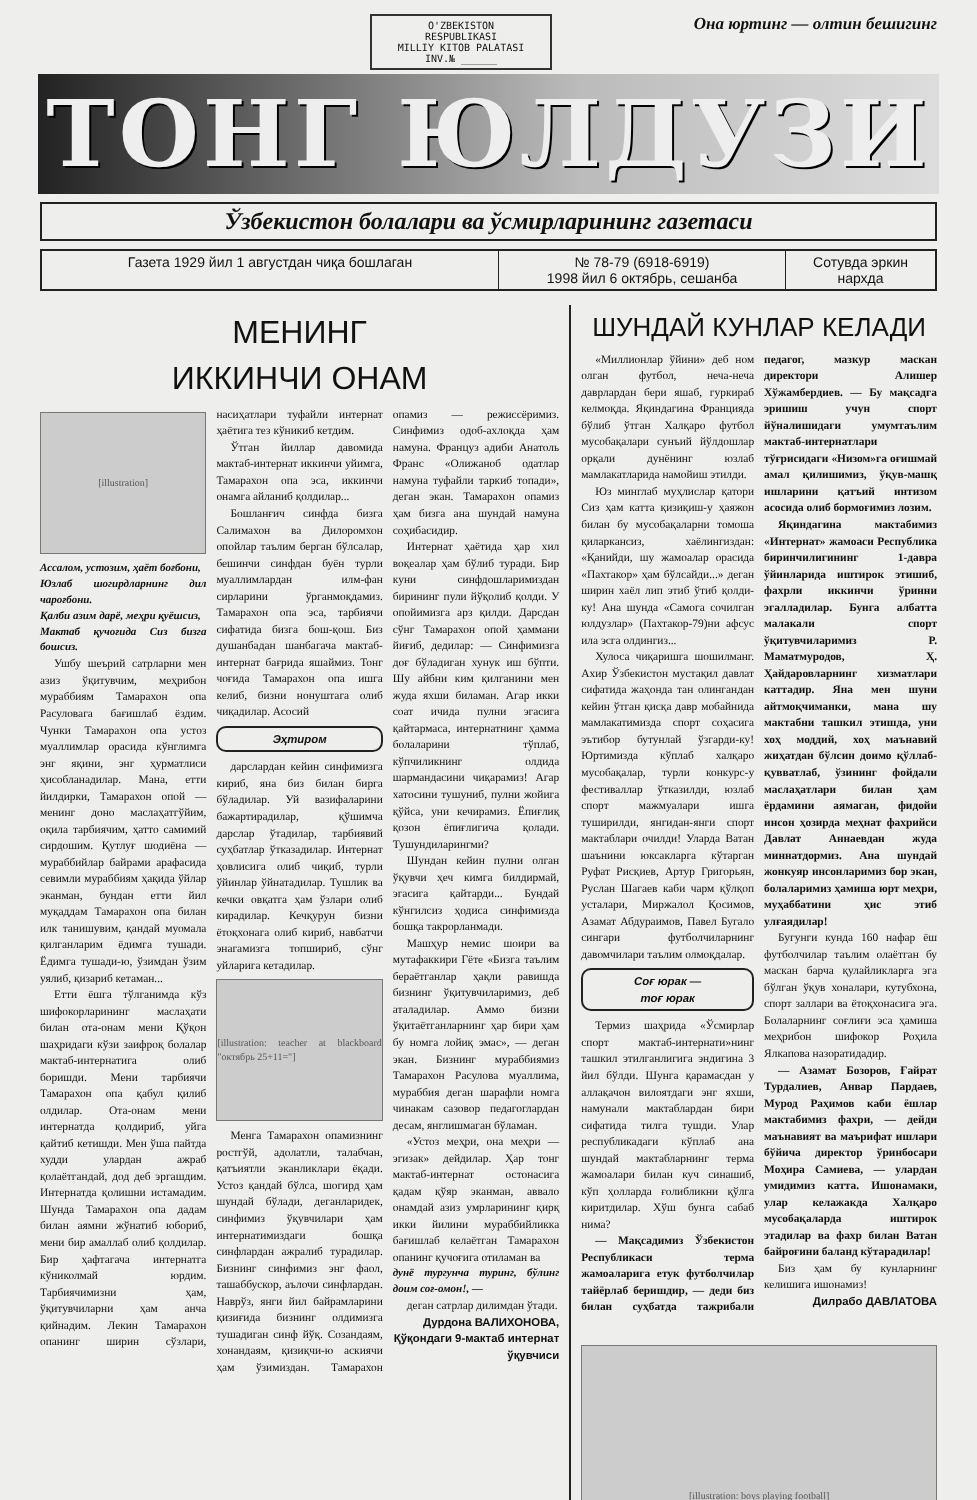O'ZBEKISTON
RESPUBLIKASI
MILLIY KITOB PALATASI
INV.№ ______
Она юртинг — олтин бешигинг
ТОНГ ЮЛДУЗИ
Ўзбекистон болалари ва ўсмирларининг газетаси
Газета 1929 йил 1 августдан чиқа бошлаган № 78-79 (6918-6919)
1998 йил 6 октябрь, сешанба
Сотувда эркин нархда
МЕНИНГ
ИККИНЧИ ОНАМ
[illustration]
Ассалом, устозим, ҳаёт боғбони,
Юзлаб шогирдларнинг дил чароғбони.
Қалби азим дарё, меҳри қуёшсиз,
Мактаб қучоғида Сиз бизга бошсиз.
Ушбу шеърий сатрларни мен азиз ўқитувчим, меҳрибон мураббиям Тамарахон опа Расуловага бағишлаб ёздим. Чунки Тамарахон опа устоз муаллимлар орасида кўнглимга энг яқини, энг ҳурматлиси ҳисобланадилар. Мана, етти йилдирки, Тамарахон опой — менинг доно маслаҳатгўйим, оқила тарбиячим, ҳатто самимий сирдошим. Қутлуғ шодиёна — мураббийлар байрами арафасида севимли мураббиям ҳақида ўйлар эканман, бундан етти йил муқаддам Тамарахон опа билан илк танишувим, қандай муомала қилганларим ёдимга тушади. Ёдимга тушади-ю, ўзимдан ўзим уялиб, қизариб кетаман...
Етти ёшга тўлганимда кўз шифокорларининг маслаҳати билан ота-онам мени Қўқон шаҳридаги кўзи заифроқ болалар мактаб-интернатига олиб боришди. Мени тарбиячи Тамарахон опа қабул қилиб олдилар. Ота-онам мени интернатда қолдириб, уйга қайтиб кетишди. Мен ўша пайтда худди улардан ажраб қолаётгандай, дод деб эргашдим. Интернатда қолишни истамадим. Шунда Тамарахон опа дадам билан аямни жўнатиб юбориб, мени бир амаллаб олиб қолдилар. Бир ҳафтагача интернатга кўниколмай юрдим. Тарбиячимизни ҳам, ўқитувчиларни ҳам анча қийнадим. Лекин Тамарахон опанинг ширин сўзлари, насиҳатлари туфайли интернат ҳаётига тез кўникиб кетдим.
Ўтган йиллар давомида мактаб-интернат иккинчи уйимга, Тамарахон опа эса, иккинчи онамга айланиб қолдилар...
Бошланғич синфда бизга Салимахон ва Дилоромхон опойлар таълим берган бўлсалар, бешинчи синфдан буён турли муаллимлардан илм-фан сирларини ўрганмоқдамиз. Тамарахон опа эса, тарбиячи сифатида бизга бош-қош. Биз душанбадан шанбагача мактаб-интернат бағрида яшаймиз. Тонг чоғида Тамарахон опа ишга келиб, бизни нонуштага олиб чиқадилар. Асосий
Эҳтиром
дарслардан кейин синфимизга кириб, яна биз билан бирга бўладилар. Уй вазифаларини бажартирадилар, қўшимча дарслар ўтадилар, тарбиявий суҳбатлар ўтказадилар. Интернат ҳовлисига олиб чиқиб, турли ўйинлар ўйнатадилар. Тушлик ва кечки овқатга ҳам ўзлари олиб кирадилар. Кечқурун бизни ётоқхонага олиб кириб, навбатчи энагамизга топшириб, сўнг уйларига кетадилар.
[illustration: teacher at blackboard "октябрь 25+11="]
Менга Тамарахон опамизнинг ростгўй, адолатли, талабчан, қатъиятли эканликлари ёқади. Устоз қандай бўлса, шогирд ҳам шундай бўлади, деганларидек, синфимиз ўқувчилари ҳам интернатимиздаги бошқа синфлардан ажралиб турадилар. Бизнинг синфимиз энг фаол, ташаббускор, аълочи синфлардан. Наврўз, янги йил байрамларини қизиғида бизнинг олдимизга тушадиган синф йўқ. Созандаям, хонандаям, қизиқчи-ю аскиячи ҳам ўзимиздан. Тамарахон опамиз — режиссёримиз. Синфимиз одоб-ахлоқда ҳам намуна. Француз адиби Анатоль Франс «Олижаноб одатлар намуна туфайли таркиб топади», деган экан. Тамарахон опамиз ҳам бизга ана шундай намуна соҳибасидир.
Интернат ҳаётида ҳар хил воқеалар ҳам бўлиб туради. Бир куни синфдошларимиздан бирининг пули йўқолиб қолди. У опойимизга арз қилди. Дарсдан сўнг Тамарахон опой ҳаммани йиғиб, дедилар: — Синфимизга доғ бўладиган хунук иш бўпти. Шу айбни ким қилганини мен жуда яхши биламан. Агар икки соат ичида пулни эгасига қайтармаса, интернатнинг ҳамма болаларини тўплаб, кўпчиликнинг олдида шармандасини чиқарамиз! Агар хатосини тушуниб, пулни жойига қўйса, уни кечирамиз. Ёпиғлиқ қозон ёпиғлигича қолади. Тушундиларингми?
Шундан кейин пулни олган ўқувчи ҳеч кимга билдирмай, эгасига қайтарди... Бундай кўнгилсиз ҳодиса синфимизда бошқа такрорланмади.
Машҳур немис шоири ва мутафаккири Гёте «Бизга таълим бераётганлар ҳақли равишда бизнинг ўқитувчиларимиз, деб аталадилар. Аммо бизни ўқитаётганларнинг ҳар бири ҳам бу номга лойиқ эмас», — деган экан. Бизнинг мураббиямиз Тамарахон Расулова муаллима, мураббия деган шарафли номга чинакам сазовор педагоглардан десам, янглишмаган бўламан.
«Устоз меҳри, она меҳри — эгизак» дейдилар. Ҳар тонг мактаб-интернат остонасига қадам қўяр эканман, аввало онамдай азиз умрларининг қирқ икки йилини мураббийликка бағишлаб келаётган Тамарахон опанинг қучоғига отиламан ва
дунё тургунча туринг, бўлинг доим соғ-омон!, —
деган сатрлар дилимдан ўтади.
Дурдона ВАЛИХОНОВА,
Қўқондаги 9-мактаб интернат ўқувчиси
ШУНДАЙ КУНЛАР КЕЛАДИ
«Миллионлар ўйини» деб ном олган футбол, неча-неча даврлардан бери яшаб, гуркираб келмоқда. Яқиндагина Францияда бўлиб ўтган Халқаро футбол мусобақалари сунъий йўлдошлар орқали дунёнинг юзлаб мамлакатларида намойиш этилди.
Юз минглаб муҳлислар қатори Сиз ҳам катта қизиқиш-у ҳаяжон билан бу мусобақаларни томоша қиларкансиз, хаёлингиздан: «Қанийди, шу жамоалар орасида «Пахтакор» ҳам бўлсайди...» деган ширин хаёл лип этиб ўтиб қолди-ку! Ана шунда «Самога сочилган юлдузлар» (Пахтакор-79)ни афсус ила эсга олдингиз...
Хулоса чиқаришга шошилманг. Ахир Ўзбекистон мустақил давлат сифатида жаҳонда тан олингандан кейин ўтган қисқа давр мобайнида мамлакатимизда спорт соҳасига эътибор бутунлай ўзгарди-ку! Юртимизда кўплаб халқаро мусобақалар, турли конкурс-у фестиваллар ўтказилди, юзлаб спорт мажмуалари ишга туширилди, янгидан-янги спорт мактаблари очилди! Уларда Ватан шаънини юксакларга кўтарган Руфат Рисқиев, Артур Григорьян, Руслан Шагаев каби чарм қўлқоп усталари, Миржалол Қосимов, Азамат Абдураимов, Павел Бугало сингари футболчиларнинг давомчилари таълим олмоқдалар.
Соғ юрак —
тоғ юрак
Термиз шаҳрида «Ўсмирлар спорт мактаб-интернати»нинг ташкил этилганлигига эндигина 3 йил бўлди. Шунга қарамасдан у аллақачон вилоятдаги энг яхши, намунали мактаблардан бири сифатида тилга тушди. Улар республикадаги кўплаб ана шундай мактабларнинг терма жамоалари билан куч синашиб, кўп ҳолларда ғолибликни қўлга киритдилар. Хўш бунга сабаб нима?
— Мақсадимиз Ўзбекистон Республикаси терма жамоаларига етук футболчилар тайёрлаб беришдир, — деди биз билан суҳбатда тажрибали педагог, мазкур маскан директори Алишер Хўжамбердиев. — Бу мақсадга эришиш учун спорт йўналишидаги умумтаълим мактаб-интернатлари тўғрисидаги «Низом»га оғишмай амал қилишимиз, ўқув-машқ ишларини қатъий интизом асосида олиб бормоғимиз лозим.
Яқиндагина мактабимиз «Интернат» жамоаси Республика биринчилигининг 1-давра ўйинларида иштирок этишиб, фахрли иккинчи ўринни эгалладилар. Бунга албатта малакали спорт ўқитувчиларимиз Р. Маматмуродов, Ҳ. Ҳайдаровларнинг хизматлари каттадир. Яна мен шуни айтмоқчиманки, мана шу мактабни ташкил этишда, уни хоҳ моддий, хоҳ маънавий жиҳатдан бўлсин доимо қўллаб-қувватлаб, ўзининг фойдали маслаҳатлари билан ҳам ёрдамини аямаган, фидойи инсон ҳозирда меҳнат фахрийси Давлат Аннаевдан жуда миннатдормиз. Ана шундай жонкуяр инсонларимиз бор экан, болаларимиз ҳамиша юрт меҳри, муҳаббатини ҳис этиб улғаядилар!
Бугунги кунда 160 нафар ёш футболчилар таълим олаётган бу маскан барча қулайликларга эга бўлган ўқув хоналари, кутубхона, спорт заллари ва ётоқхонасига эга. Болаларнинг соғлиғи эса ҳамиша меҳрибон шифокор Роҳила Ялкапова назоратидадир.
— Азамат Бозоров, Ғайрат Турдалиев, Анвар Пардаев, Мурод Раҳимов каби ёшлар мактабимиз фахри, — дейди маънавият ва маърифат ишлари бўйича директор ўринбосари Моҳира Самиева, — улардан умидимиз катта. Ишонамаки, улар келажакда Халқаро мусобақаларда иштирок этадилар ва фахр билан Ватан байроғини баланд кўтарадилар!
Биз ҳам бу кунларнинг келишига ишонамиз!
Дилрабо ДАВЛАТОВА
[illustration: boys playing football]